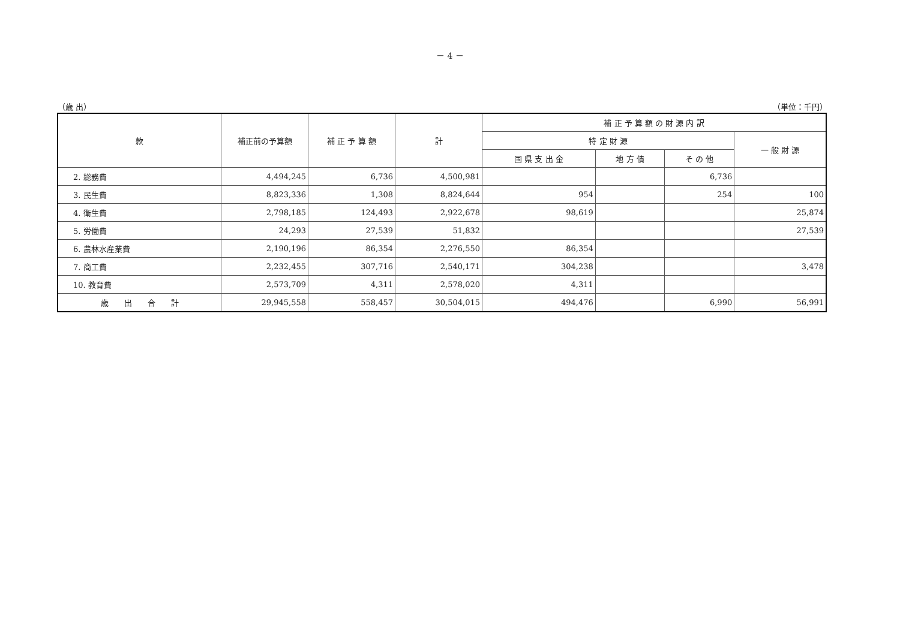－ 4 －
（歳 出） （単位：千円）
| 款 | 補正前の予算額 | 補 正 予 算 額 | 計 | 補 正 予 算 額 の 財 源 内 訳 | | | |
| --- | --- | --- | --- | --- | --- | --- | --- |
| | | | | 特 定 財 源 | | | 一 般 財 源 |
| | | | | 国 県 支 出 金 | 地 方 債 | そ の 他 | |
| 2. 総務費 | 4,494,245 | 6,736 | 4,500,981 | | | 6,736 | |
| 3. 民生費 | 8,823,336 | 1,308 | 8,824,644 | 954 | | 254 | 100 |
| 4. 衛生費 | 2,798,185 | 124,493 | 2,922,678 | 98,619 | | | 25,874 |
| 5. 労働費 | 24,293 | 27,539 | 51,832 | | | | 27,539 |
| 6. 農林水産業費 | 2,190,196 | 86,354 | 2,276,550 | 86,354 | | | |
| 7. 商工費 | 2,232,455 | 307,716 | 2,540,171 | 304,238 | | | 3,478 |
| 10. 教育費 | 2,573,709 | 4,311 | 2,578,020 | 4,311 | | | |
| 歳 出 合 計 | 29,945,558 | 558,457 | 30,504,015 | 494,476 | | 6,990 | 56,991 |